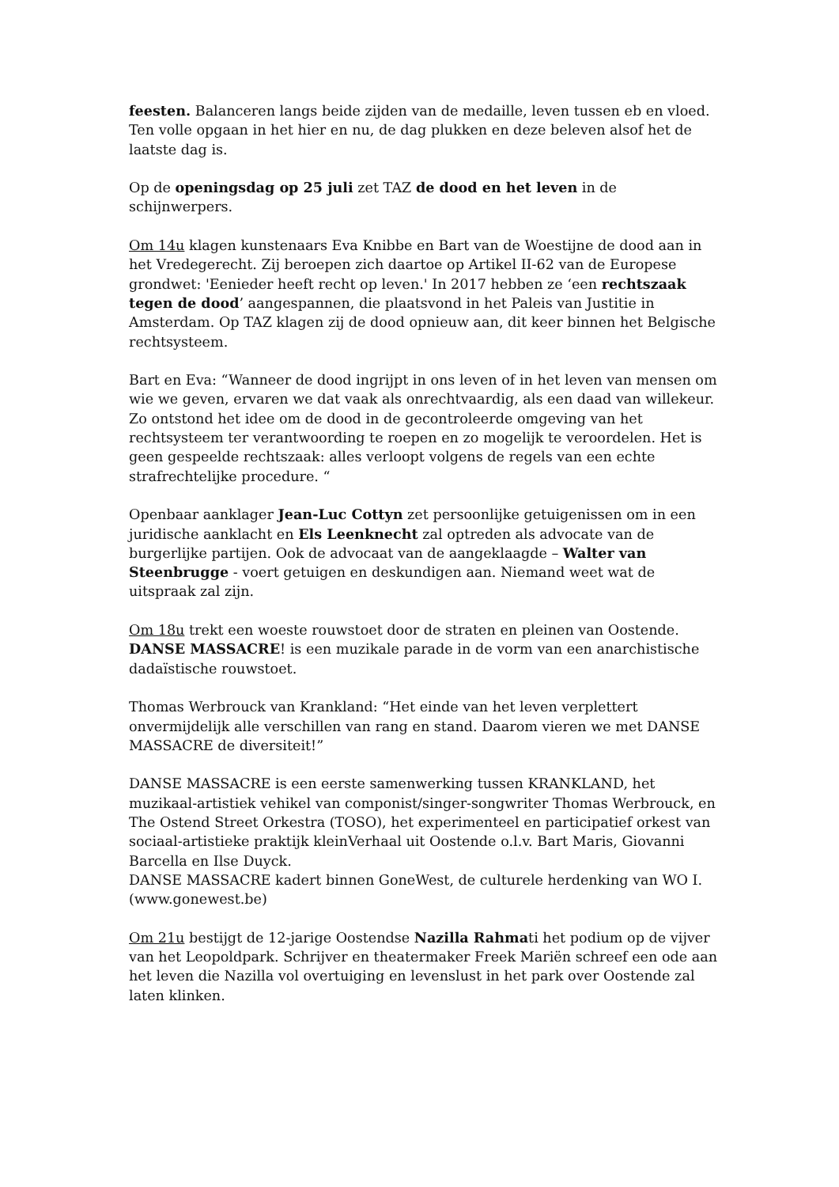feesten. Balanceren langs beide zijden van de medaille, leven tussen eb en vloed. Ten volle opgaan in het hier en nu, de dag plukken en deze beleven alsof het de laatste dag is.
Op de openingsdag op 25 juli zet TAZ de dood en het leven in de schijnwerpers.
Om 14u klagen kunstenaars Eva Knibbe en Bart van de Woestijne de dood aan in het Vredegerecht. Zij beroepen zich daartoe op Artikel II-62 van de Europese grondwet: 'Eenieder heeft recht op leven.' In 2017 hebben ze ‘een rechtszaak tegen de dood’ aangespannen, die plaatsvond in het Paleis van Justitie in Amsterdam. Op TAZ klagen zij de dood opnieuw aan, dit keer binnen het Belgische rechtsysteem.
Bart en Eva: “Wanneer de dood ingrijpt in ons leven of in het leven van mensen om wie we geven, ervaren we dat vaak als onrechtvaardig, als een daad van willekeur. Zo ontstond het idee om de dood in de gecontroleerde omgeving van het rechtsysteem ter verantwoording te roepen en zo mogelijk te veroordelen. Het is geen gespeelde rechtszaak: alles verloopt volgens de regels van een echte strafrechtelijke procedure. “
Openbaar aanklager Jean-Luc Cottyn zet persoonlijke getuigenissen om in een juridische aanklacht en Els Leenknecht zal optreden als advocate van de burgerlijke partijen. Ook de advocaat van de aangeklaagde – Walter van Steenbrugge - voert getuigen en deskundigen aan. Niemand weet wat de uitspraak zal zijn.
Om 18u trekt een woeste rouwstoet door de straten en pleinen van Oostende. DANSE MASSACRE! is een muzikale parade in de vorm van een anarchistische dadaïstische rouwstoet.
Thomas Werbrouck van Krankland: “Het einde van het leven verplettert onvermijdelijk alle verschillen van rang en stand. Daarom vieren we met DANSE MASSACRE de diversiteit!”
DANSE MASSACRE is een eerste samenwerking tussen KRANKLAND, het muzikaal-artistiek vehikel van componist/singer-songwriter Thomas Werbrouck, en The Ostend Street Orkestra (TOSO), het experimenteel en participatief orkest van sociaal-artistieke praktijk kleinVerhaal uit Oostende o.l.v. Bart Maris, Giovanni Barcella en Ilse Duyck.
DANSE MASSACRE kadert binnen GoneWest, de culturele herdenking van WO I. (www.gonewest.be)
Om 21u bestijgt de 12-jarige Oostendse Nazilla Rahmati het podium op de vijver van het Leopoldpark. Schrijver en theatermaker Freek Mariën schreef een ode aan het leven die Nazilla vol overtuiging en levenslust in het park over Oostende zal laten klinken.